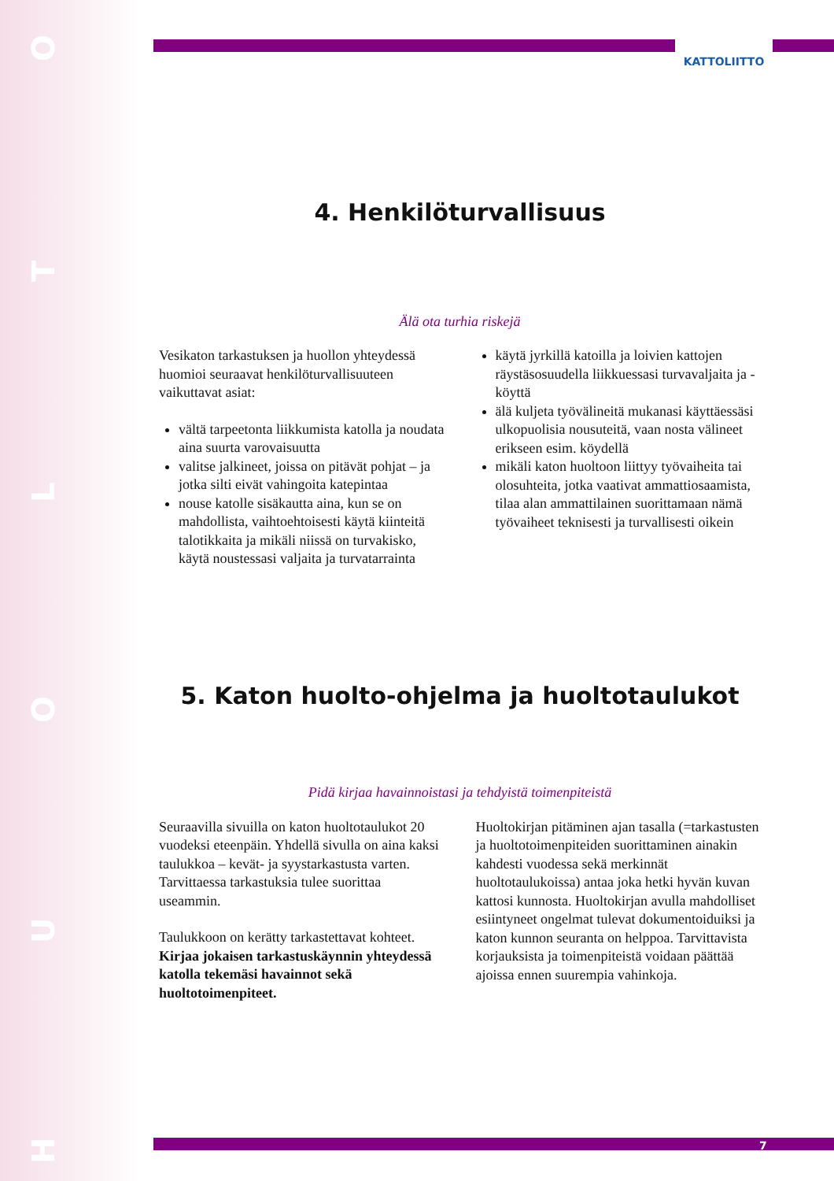O
T
L
O
U
H
KATTOLIITTO
4. Henkilöturvallisuus
Älä ota turhia riskejä
Vesikaton tarkastuksen ja huollon yhteydessä huomioi seuraavat henkilöturvallisuuteen vaikuttavat asiat:
vältä tarpeetonta liikkumista katolla ja noudata aina suurta varovaisuutta
valitse jalkineet, joissa on pitävät pohjat – ja jotka silti eivät vahingoita katepintaa
nouse katolle sisäkautta aina, kun se on mahdollista, vaihtoehtoisesti käytä kiinteitä talotikkaita ja mikäli niissä on turvakisko, käytä noustessasi valjaita ja turvatarrainta
käytä jyrkillä katoilla ja loivien kattojen räystäsosuudella liikkuessasi turvavaljaita ja -köyttä
älä kuljeta työvälineitä mukanasi käyttäessäsi ulkopuolisia nousuteitä, vaan nosta välineet erikseen esim. köydellä
mikäli katon huoltoon liittyy työvaiheita tai olosuhteita, jotka vaativat ammattiosaamista, tilaa alan ammattilainen suorittamaan nämä työvaiheet teknisesti ja turvallisesti oikein
5. Katon huolto-ohjelma ja huoltotaulukot
Pidä kirjaa havainnoistasi ja tehdyistä toimenpiteistä
Seuraavilla sivuilla on katon huoltotaulukot 20 vuodeksi eteenpäin. Yhdellä sivulla on aina kaksi taulukkoa – kevät- ja syystarkastusta varten. Tarvittaessa tarkastuksia tulee suorittaa useammin.
Taulukkoon on kerätty tarkastettavat kohteet. Kirjaa jokaisen tarkastuskäynnin yhteydessä katolla tekemäsi havainnot sekä huoltotoimenpiteet.
Huoltokirjan pitäminen ajan tasalla (=tarkastusten ja huoltotoimenpiteiden suorittaminen ainakin kahdesti vuodessa sekä merkinnät huoltotaulukoissa) antaa joka hetki hyvän kuvan kattosi kunnosta. Huoltokirjan avulla mahdolliset esiintyneet ongelmat tulevat dokumentoiduiksi ja katon kunnon seuranta on helppoa. Tarvittavista korjauksista ja toimenpiteistä voidaan päättää ajoissa ennen suurempia vahinkoja.
7